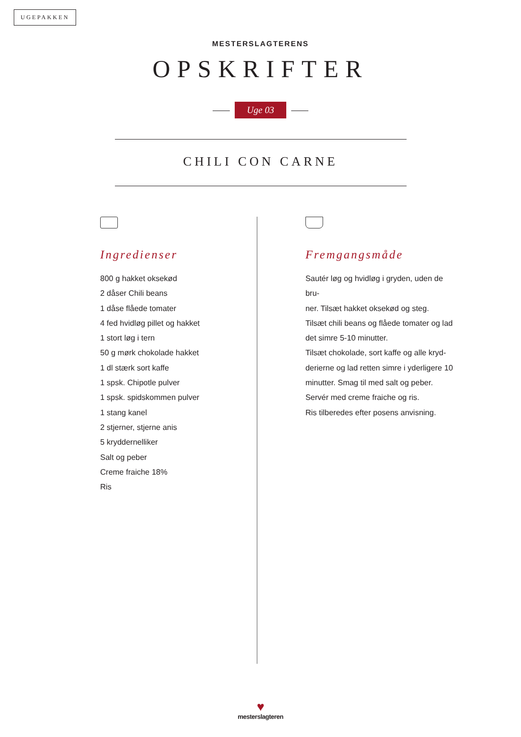UGEPAKKEN
MESTERSLAGTERENS
OPSKRIFTER
Uge 03
CHILI CON CARNE
Ingredienser
800 g hakket oksekød
2 dåser Chili beans
1 dåse flåede tomater
4 fed hvidløg pillet og hakket
1 stort løg i tern
50 g mørk chokolade hakket
1 dl stærk sort kaffe
1 spsk. Chipotle pulver
1 spsk. spidskommen pulver
1 stang kanel
2 stjerner, stjerne anis
5 kryddernelliker
Salt og peber
Creme fraiche 18%
Ris
Fremgangsmåde
Sautér løg og hvidløg i gryden, uden de bru-
ner. Tilsæt hakket oksekød og steg.
Tilsæt chili beans og flåede tomater og lad
det simre 5-10 minutter.
Tilsæt chokolade, sort kaffe og alle kryd-
derierne og lad retten simre i yderligere 10
minutter. Smag til med salt og peber.
Servér med creme fraiche og ris.
Ris tilberedes efter posens anvisning.
♥
mesterslagteren